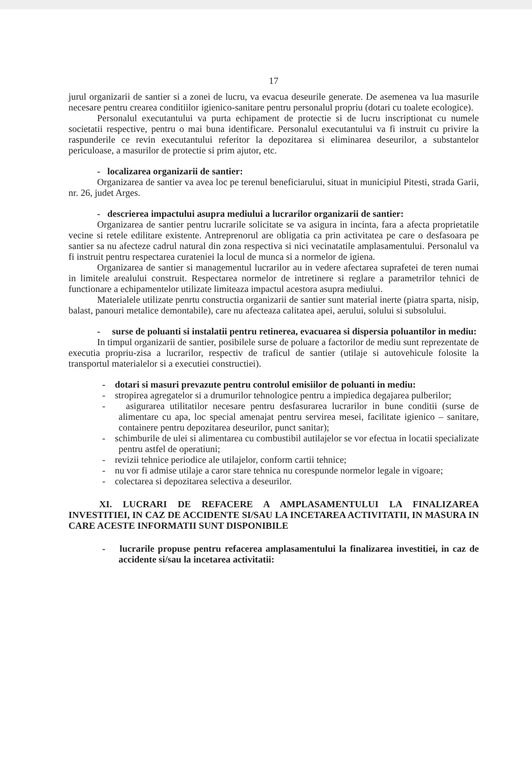17
jurul organizarii de santier si a zonei de lucru, va evacua deseurile generate. De asemenea va lua masurile necesare pentru crearea conditiilor igienico-sanitare pentru personalul propriu (dotari cu toalete ecologice).
Personalul executantului va purta echipament de protectie si de lucru inscriptionat cu numele societatii respective, pentru o mai buna identificare. Personalul executantului va fi instruit cu privire la raspunderile ce revin executantului referitor la depozitarea si eliminarea deseurilor, a substantelor periculoase, a masurilor de protectie si prim ajutor, etc.
- localizarea organizarii de santier:
Organizarea de santier va avea loc pe terenul beneficiarului, situat in municipiul Pitesti, strada Garii, nr. 26, judet Arges.
- descrierea impactului asupra mediului a lucrarilor organizarii de santier:
Organizarea de santier pentru lucrarile solicitate se va asigura in incinta, fara a afecta proprietatile vecine si retele edilitare existente. Antreprenorul are obligatia ca prin activitatea pe care o desfasoara pe santier sa nu afecteze cadrul natural din zona respectiva si nici vecinatatile amplasamentului. Personalul va fi instruit pentru respectarea curateniei la locul de munca si a normelor de igiena.
Organizarea de santier si managementul lucrarilor au in vedere afectarea suprafetei de teren numai in limitele arealului construit. Respectarea normelor de intretinere si reglare a parametrilor tehnici de functionare a echipamentelor utilizate limiteaza impactul acestora asupra mediului.
Materialele utilizate penrtu constructia organizarii de santier sunt material inerte (piatra sparta, nisip, balast, panouri metalice demontabile), care nu afecteaza calitatea apei, aerului, solului si subsolului.
- surse de poluanti si instalatii pentru retinerea, evacuarea si dispersia poluantilor in mediu:
In timpul organizarii de santier, posibilele surse de poluare a factorilor de mediu sunt reprezentate de executia propriu-zisa a lucrarilor, respectiv de traficul de santier (utilaje si autovehicule folosite la transportul materialelor si a executiei constructiei).
- dotari si masuri prevazute pentru controlul emisiilor de poluanti in mediu:
- stropirea agregatelor si a drumurilor tehnologice pentru a impiedica degajarea pulberilor;
- asigurarea utilitatilor necesare pentru desfasurarea lucrarilor in bune conditii (surse de alimentare cu apa, loc special amenajat pentru servirea mesei, facilitate igienico – sanitare, containere pentru depozitarea deseurilor, punct sanitar);
- schimburile de ulei si alimentarea cu combustibil autilajelor se vor efectua in locatii specializate pentru astfel de operatiuni;
- revizii tehnice periodice ale utilajelor, conform cartii tehnice;
- nu vor fi admise utilaje a caror stare tehnica nu corespunde normelor legale in vigoare;
- colectarea si depozitarea selectiva a deseurilor.
XI. LUCRARI DE REFACERE A AMPLASAMENTULUI LA FINALIZAREA INVESTITIEI, IN CAZ DE ACCIDENTE SI/SAU LA INCETAREA ACTIVITATII, IN MASURA IN CARE ACESTE INFORMATII SUNT DISPONIBILE
- lucrarile propuse pentru refacerea amplasamentului la finalizarea investitiei, in caz de accidente si/sau la incetarea activitatii: